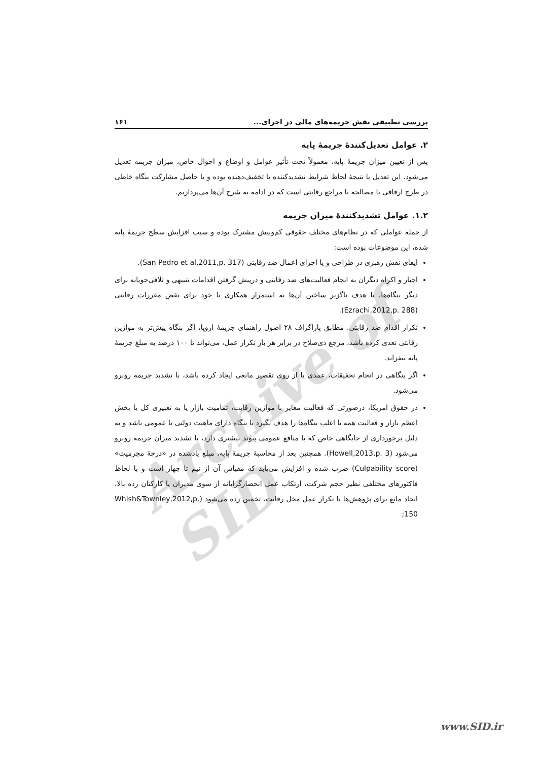Archive of SID
بررسی تطبیقی نقش جریمه‌های مالی در اجرای... ۱۶۱
۲. عوامل تعدیل‌کنندهٔ جریمهٔ پایه
پس از تعیین میزان جریمهٔ پایه، معمولاً تحت تأثیر عوامل و اوضاع و احوال خاص، میزان جریمه تعدیل می‌شود. این تعدیل یا نتیجهٔ لحاظ شرایط تشدیدکننده یا تخفیف‌دهنده بوده و یا حاصل مشارکت بنگاه خاطی در طرح ارفاقی یا مصالحه با مراجع رقابتی است که در ادامه به شرح آن‌ها می‌پردازیم.
۱.۲. عوامل تشدیدکنندهٔ میزان جریمه
از جمله عواملی که در نظام‌های مختلف حقوقی کم‌وبیش مشترک بوده و سبب افزایش سطح جریمهٔ پایه شده، این موضوعات بوده است:
ایفای نقش رهبری در طراحی و یا اجرای اعمال ضد رقابتی (San Pedro et al,2011,p. 317).
اجبار و اکراه دیگران به انجام فعالیت‌های ضد رقابتی و درپیش گرفتن اقدامات تنبیهی و تلافی‌جویانه برای دیگر بنگاه‌ها، با هدف ناگزیر ساختن آن‌ها به استمرار همکاری با خود برای نقض مقررات رقابتی (Ezrachi,2012,p. 288).
تکرار اقدام ضد رقابتی. مطابق پاراگراف ۲۸ اصول راهنمای جریمهٔ اروپا، اگر بنگاه پیش‌تر به موازین رقابتی تعدی کرده باشد، مرجع ذی‌صلاح در برابر هر بار تکرار عمل، می‌تواند تا ۱۰۰ درصد به مبلغ جریمهٔ پایه بیفزاید.
اگر بنگاهی در انجام تحقیقات، عمدی یا از روی تقصیر مانعی ایجاد کرده باشد، با تشدید جریمه روبرو می‌شود.
در حقوق امریکا، درصورتی که فعالیت مغایر با موازین رقابت، تمامیت بازار یا به تعبیری کل یا بخش اعظم بازار و فعالیت همه یا اغلب بنگاه‌ها را هدف بگیرد یا بنگاه دارای ماهیت دولتی یا عمومی باشد و به دلیل برخورداری از جایگاهی خاص که با منافع عمومی پیوند بیشتری دارد، با تشدید میزان جریمه روبرو می‌شود (Howell,2013,p. 3). همچنین بعد از محاسبهٔ جریمهٔ پایه، مبلغ یادشده در «درجهٔ مجرمیت» (Culpability score) ضرب شده و افزایش می‌یابد که مقیاس آن از نیم تا چهار است و با لحاظ فاکتورهای مختلفی نظیر حجم شرکت، ارتکاب عمل انحصارگرایانه از سوی مدیران یا کارکنان رده بالا، ایجاد مانع برای پژوهش‌ها یا تکرار عمل مخل رقابت، تخمین زده می‌شود (Whish&Townley,2012,p. 150;
www.SID.ir